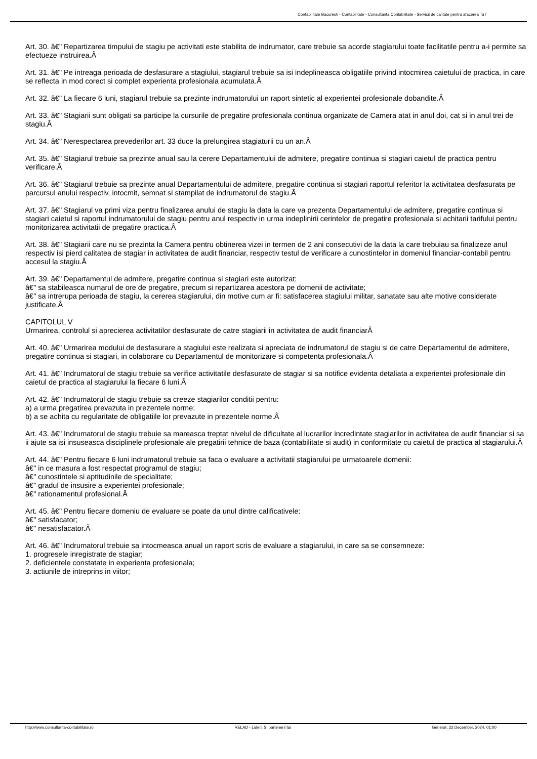Contabilitate Bucuresti - Contabilitate - Consultanta Contabilitate - Servicii de calitate pentru afacerea Ta !
Art. 30. â€" Repartizarea timpului de stagiu pe activitati este stabilita de indrumator, care trebuie sa acorde stagiarului toate facilitatile pentru a-i permite sa efectueze instruirea.Â
Art. 31. â€" Pe intreaga perioada de desfasurare a stagiului, stagiarul trebuie sa isi indeplineasca obligatiile privind intocmirea caietului de practica, in care se reflecta in mod corect si complet experienta profesionala acumulata.Â
Art. 32. â€" La fiecare 6 luni, stagiarul trebuie sa prezinte indrumatorului un raport sintetic al experientei profesionale dobandite.Â
Art. 33. â€" Stagiarii sunt obligati sa participe la cursurile de pregatire profesionala continua organizate de Camera atat in anul doi, cat si in anul trei de stagiu.Â
Art. 34. â€" Nerespectarea prevederilor art. 33 duce la prelungirea stagiaturii cu un an.Â
Art. 35. â€" Stagiarul trebuie sa prezinte anual sau la cerere Departamentului de admitere, pregatire continua si stagiari caietul de practica pentru verificare.Â
Art. 36. â€" Stagiarul trebuie sa prezinte anual Departamentului de admitere, pregatire continua si stagiari raportul referitor la activitatea desfasurata pe parcursul anului respectiv, intocmit, semnat si stampilat de indrumatorul de stagiu.Â
Art. 37. â€" Stagiarul va primi viza pentru finalizarea anului de stagiu la data la care va prezenta Departamentului de admitere, pregatire continua si stagiari caietul si raportul indrumatorului de stagiu pentru anul respectiv in urma indeplinirii cerintelor de pregatire profesionala si achitarii tarifului pentru monitorizarea activitatii de pregatire practica.Â
Art. 38. â€" Stagiarii care nu se prezinta la Camera pentru obtinerea vizei in termen de 2 ani consecutivi de la data la care trebuiau sa finalizeze anul respectiv isi pierd calitatea de stagiar in activitatea de audit financiar, respectiv testul de verificare a cunostintelor in domeniul financiar-contabil pentru accesul la stagiu.Â
Art. 39. â€" Departamentul de admitere, pregatire continua si stagiari este autorizat:
â€" sa stabileasca numarul de ore de pregatire, precum si repartizarea acestora pe domenii de activitate;
â€" sa intrerupa perioada de stagiu, la cererea stagiarului, din motive cum ar fi: satisfacerea stagiului militar, sanatate sau alte motive considerate justificate.Â
CAPITOLUL V
Urmarirea, controlul si aprecierea activitatilor desfasurate de catre stagiarii in activitatea de audit financiarÂ
Art. 40. â€" Urmarirea modului de desfasurare a stagiului este realizata si apreciata de indrumatorul de stagiu si de catre Departamentul de admitere, pregatire continua si stagiari, in colaborare cu Departamentul de monitorizare si competenta profesionala.Â
Art. 41. â€" Indrumatorul de stagiu trebuie sa verifice activitatile desfasurate de stagiar si sa notifice evidenta detaliata a experientei profesionale din caietul de practica al stagiarului la fiecare 6 luni.Â
Art. 42. â€" Indrumatorul de stagiu trebuie sa creeze stagiarilor conditii pentru:
a) a urma pregatirea prevazuta in prezentele norme;
b) a se achita cu regularitate de obligatiile lor prevazute in prezentele norme.Â
Art. 43. â€" Indrumatorul de stagiu trebuie sa mareasca treptat nivelul de dificultate al lucrarilor incredintate stagiarilor in activitatea de audit financiar si sa ii ajute sa isi insuseasca disciplinele profesionale ale pregatirii tehnice de baza (contabilitate si audit) in conformitate cu caietul de practica al stagiarului.Â
Art. 44. â€" Pentru fiecare 6 luni indrumatorul trebuie sa faca o evaluare a activitatii stagiarului pe urmatoarele domenii:
â€" in ce masura a fost respectat programul de stagiu;
â€" cunostintele si aptitudinile de specialitate;
â€" gradul de insusire a experientei profesionale;
â€" rationamentul profesional.Â
Art. 45. â€" Pentru fiecare domeniu de evaluare se poate da unul dintre calificativele:
â€" satisfacator;
â€" nesatisfacator.Â
Art. 46. â€" Indrumatorul trebuie sa intocmeasca anual un raport scris de evaluare a stagiarului, in care sa se consemneze:
1. progresele inregistrate de stagiar;
2. deficientele constatate in experienta profesionala;
3. actiunile de intreprins in viitor;
http://www.consultanta-contabilitate.ro RELAD - Lideri. Si partenerii tai Generat: 22 December, 2024, 01:00